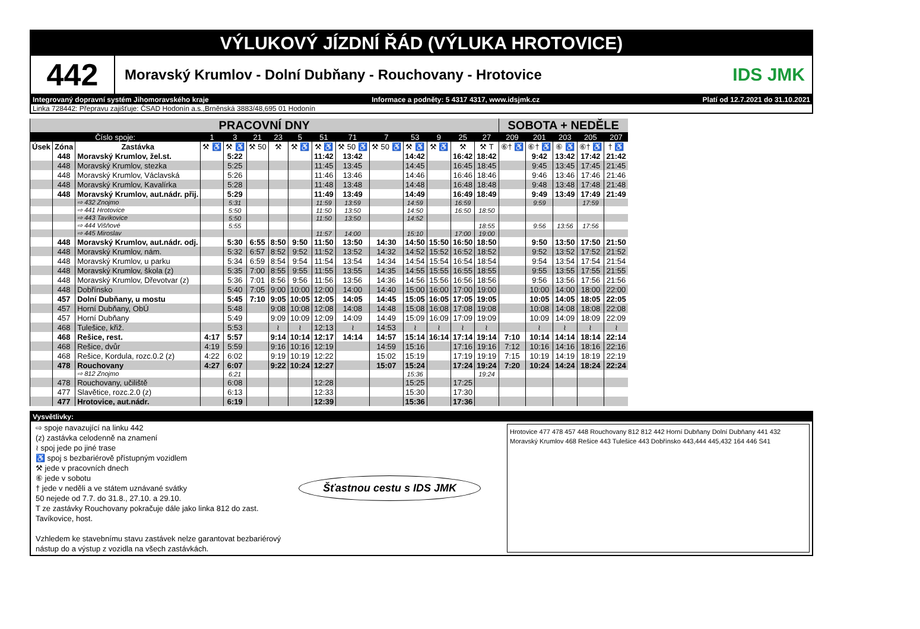VÝLUKOVÝ JÍZDNÍ ŘÁD (VÝLUKA HROTOVICE)
442
Moravský Krumlov - Dolní Dubňany - Rouchovany - Hrotovice
IDS JMK
Integrovaný dopravní systém Jihomoravského kraje Informace a podněty: 5 4317 4317, www.idsjmk.cz Platí od 12.7.2021 do 31.10.2021
Linka 728442: Přepravu zajišťuje: ČSAD Hodonín a.s.,Brněnská 3883/48,695 01 Hodonín
| PRACOVNÍ DNY | | | | | | | | | | | | | | | SOBOTA + NEDĚLE | | | | |
| Číslo spoje: | | | 1 | 3 | 21 | 23 | 5 | 51 | 71 | 7 | 53 | 9 | 25 | 27 | 209 | 201 | 203 | 205 | 207 |
| Úsek | Zóna | Zastávka | ⚒ ♿ | ⚒ ♿ | ⚒ 50 | ⚒ | ⚒ ♿ | ⚒ ♿ | ⚒ 50 ♿ | ⚒ 50 ♿ | ⚒ ♿ | ⚒ ♿ | ⚒ | ⚒ T | ⑥† ♿ | ⑥† ♿ | ⑥ ♿ | ⑥† ♿ | † ♿ |
| | 448 | Moravský Krumlov, žel.st. | | 5:22 | | | | 11:42 | 13:42 | | 14:42 | | 16:42 | 18:42 | | 9:42 | 13:42 | 17:42 | 21:42 |
| | 448 | Moravský Krumlov, stezka | | 5:25 | | | | 11:45 | 13:45 | | 14:45 | | 16:45 | 18:45 | | 9:45 | 13:45 | 17:45 | 21:45 |
| | 448 | Moravský Krumlov, Václavská | | 5:26 | | | | 11:46 | 13:46 | | 14:46 | | 16:46 | 18:46 | | 9:46 | 13:46 | 17:46 | 21:46 |
| | 448 | Moravský Krumlov, Kavalírka | | 5:28 | | | | 11:48 | 13:48 | | 14:48 | | 16:48 | 18:48 | | 9:48 | 13:48 | 17:48 | 21:48 |
| | 448 | Moravský Krumlov, aut.nádr. přij. | | 5:29 | | | | 11:49 | 13:49 | | 14:49 | | 16:49 | 18:49 | | 9:49 | 13:49 | 17:49 | 21:49 |
| | | ⇨ 432 Znojmo | | 5:31 | | | | 11:59 | 13:59 | | 14:59 | | 16:59 | | | 9:59 | | 17:59 | |
| | | ⇨ 441 Hrotovice | | 5:50 | | | | 11:50 | 13:50 | | 14:50 | | 16:50 | 18:50 | | | | | |
| | | ⇨ 443 Tavíkovice | | 5:50 | | | | 11:50 | 13:50 | | 14:52 | | | | | | | | |
| | | ⇨ 444 Višňové | | 5:55 | | | | | | | | | | 18:55 | | 9:56 | 13:56 | 17:56 | |
| | | ⇨ 445 Miroslav | | | | | | 11:57 | 14:00 | | 15:10 | | 17:00 | 19:00 | | | | | |
| | 448 | Moravský Krumlov, aut.nádr. odj. | | 5:30 | 6:55 | 8:50 | 9:50 | 11:50 | 13:50 | 14:30 | 14:50 | 15:50 | 16:50 | 18:50 | | 9:50 | 13:50 | 17:50 | 21:50 |
| | 448 | Moravský Krumlov, nám. | | 5:32 | 6:57 | 8:52 | 9:52 | 11:52 | 13:52 | 14:32 | 14:52 | 15:52 | 16:52 | 18:52 | | 9:52 | 13:52 | 17:52 | 21:52 |
| | 448 | Moravský Krumlov, u parku | | 5:34 | 6:59 | 8:54 | 9:54 | 11:54 | 13:54 | 14:34 | 14:54 | 15:54 | 16:54 | 18:54 | | 9:54 | 13:54 | 17:54 | 21:54 |
| | 448 | Moravský Krumlov, škola (z) | | 5:35 | 7:00 | 8:55 | 9:55 | 11:55 | 13:55 | 14:35 | 14:55 | 15:55 | 16:55 | 18:55 | | 9:55 | 13:55 | 17:55 | 21:55 |
| | 448 | Moravský Krumlov, Dřevotvar (z) | | 5:36 | 7:01 | 8:56 | 9:56 | 11:56 | 13:56 | 14:36 | 14:56 | 15:56 | 16:56 | 18:56 | | 9:56 | 13:56 | 17:56 | 21:56 |
| | 448 | Dobřínsko | | 5:40 | 7:05 | 9:00 | 10:00 | 12:00 | 14:00 | 14:40 | 15:00 | 16:00 | 17:00 | 19:00 | | 10:00 | 14:00 | 18:00 | 22:00 |
| | 457 | Dolní Dubňany, u mostu | | 5:45 | 7:10 | 9:05 | 10:05 | 12:05 | 14:05 | 14:45 | 15:05 | 16:05 | 17:05 | 19:05 | | 10:05 | 14:05 | 18:05 | 22:05 |
| | 457 | Horní Dubňany, ObÚ | | 5:48 | | 9:08 | 10:08 | 12:08 | 14:08 | 14:48 | 15:08 | 16:08 | 17:08 | 19:08 | | 10:08 | 14:08 | 18:08 | 22:08 |
| | 457 | Horní Dubňany | | 5:49 | | 9:09 | 10:09 | 12:09 | 14:09 | 14:49 | 15:09 | 16:09 | 17:09 | 19:09 | | 10:09 | 14:09 | 18:09 | 22:09 |
| | 468 | Tulešice, křiž. | | 5:53 | | ≀ | ≀ | 12:13 | ≀ | 14:53 | ≀ | ≀ | ≀ | ≀ | | ≀ | ≀ | ≀ | ≀ |
| | 468 | Rešice, rest. | 4:17 | 5:57 | | 9:14 | 10:14 | 12:17 | 14:14 | 14:57 | 15:14 | 16:14 | 17:14 | 19:14 | 7:10 | 10:14 | 14:14 | 18:14 | 22:14 |
| | 468 | Rešice, dvůr | 4:19 | 5:59 | | 9:16 | 10:16 | 12:19 | | 14:59 | 15:16 | | 17:16 | 19:16 | 7:12 | 10:16 | 14:16 | 18:16 | 22:16 |
| | 468 | Rešice, Kordula, rozc.0.2 (z) | 4:22 | 6:02 | | 9:19 | 10:19 | 12:22 | | 15:02 | 15:19 | | 17:19 | 19:19 | 7:15 | 10:19 | 14:19 | 18:19 | 22:19 |
| | 478 | Rouchovany | 4:27 | 6:07 | | 9:22 | 10:24 | 12:27 | | 15:07 | 15:24 | | 17:24 | 19:24 | 7:20 | 10:24 | 14:24 | 18:24 | 22:24 |
| | | ⇨ 812 Znojmo | | 6:21 | | | | | | | 15:36 | | | 19:24 | | | | | |
| | 478 | Rouchovany, učiliště | | 6:08 | | | | 12:28 | | | 15:25 | | 17:25 | | | | | | |
| | 477 | Slavětice, rozc.2.0 (z) | | 6:13 | | | | 12:33 | | | 15:30 | | 17:30 | | | | | | |
| | 477 | Hrotovice, aut.nádr. | | 6:19 | | | | 12:39 | | | 15:36 | | 17:36 | | | | | | |
Vysvětlivky:
⇨ spoje navazující na linku 442
(z) zastávka celodenně na znamení
≀ spoj jede po jiné trase
♿ spoj s bezbariérově přístupným vozidlem
⚒ jede v pracovních dnech
⑥ jede v sobotu
† jede v neděli a ve státem uznávané svátky
50 nejede od 7.7. do 31.8., 27.10. a 29.10.
T ze zastávky Rouchovany pokračuje dále jako linka 812 do zast. Tavíkovice, host.
Vzhledem ke stavebnímu stavu zastávek nelze garantovat bezbariérový nástup do a výstup z vozidla na všech zastávkách.
Šťastnou cestu s IDS JMK
Hrotovice 477 478 457 448 Rouchovany 812 812 442 Horní Dubňany Dolní Dubňany 441 432 Moravský Krumlov 468 Rešice 443 Tulešice 443 Dobřínsko 443,444 445,432 164 446 S41